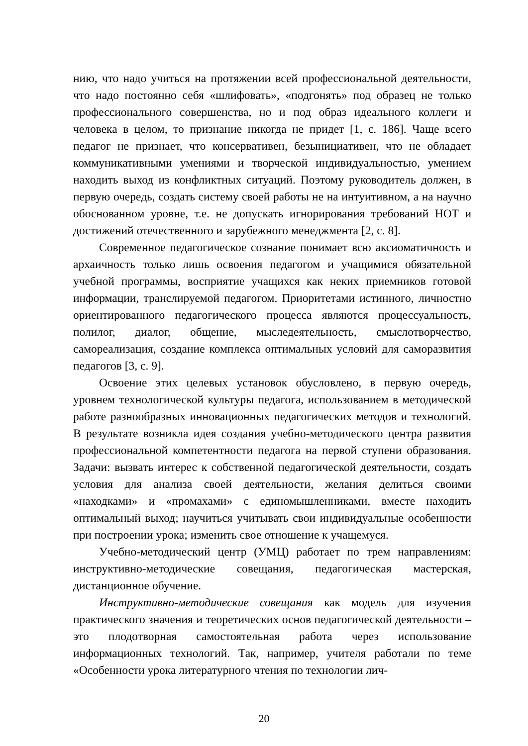нию, что надо учиться на протяжении всей профессиональной деятельности, что надо постоянно себя «шлифовать», «подгонять» под образец не только профессионального совершенства, но и под образ идеального коллеги и человека в целом, то признание никогда не придет [1, с. 186]. Чаще всего педагог не признает, что консервативен, безынициативен, что не обладает коммуникативными умениями и творческой индивидуальностью, умением находить выход из конфликтных ситуаций. Поэтому руководитель должен, в первую очередь, создать систему своей работы не на интуитивном, а на научно обоснованном уровне, т.е. не допускать игнорирования требований НОТ и достижений отечественного и зарубежного менеджмента [2, с. 8].
Современное педагогическое сознание понимает всю аксиоматичность и архаичность только лишь освоения педагогом и учащимися обязательной учебной программы, восприятие учащихся как неких приемников готовой информации, транслируемой педагогом. Приоритетами истинного, личностно ориентированного педагогического процесса являются процессуальность, полилог, диалог, общение, мыследеятельность, смыслотворчество, самореализация, создание комплекса оптимальных условий для саморазвития педагогов [3, с. 9].
Освоение этих целевых установок обусловлено, в первую очередь, уровнем технологической культуры педагога, использованием в методической работе разнообразных инновационных педагогических методов и технологий. В результате возникла идея создания учебно-методического центра развития профессиональной компетентности педагога на первой ступени образования. Задачи: вызвать интерес к собственной педагогической деятельности, создать условия для анализа своей деятельности, желания делиться своими «находками» и «промахами» с единомышленниками, вместе находить оптимальный выход; научиться учитывать свои индивидуальные особенности при построении урока; изменить свое отношение к учащемуся.
Учебно-методический центр (УМЦ) работает по трем направлениям: инструктивно-методические совещания, педагогическая мастерская, дистанционное обучение.
Инструктивно-методические совещания как модель для изучения практического значения и теоретических основ педагогической деятельности – это плодотворная самостоятельная работа через использование информационных технологий. Так, например, учителя работали по теме «Особенности урока литературного чтения по технологии лич-
20